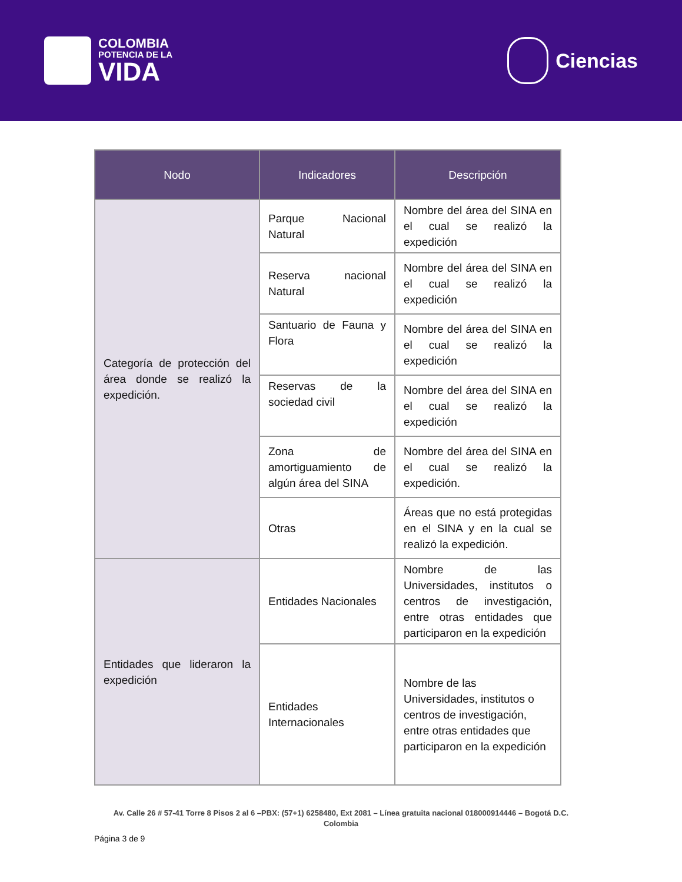COLOMBIA
POTENCIA DE LA
VIDA
Ciencias
| Nodo | Indicadores | Descripción |
| --- | --- | --- |
| Categoría de protección del área donde se realizó la expedición. | Parque Nacional Natural | Nombre del área del SINA en el cual se realizó la expedición |
| | Reserva nacional Natural | Nombre del área del SINA en el cual se realizó la expedición |
| | Santuario de Fauna y Flora | Nombre del área del SINA en el cual se realizó la expedición |
| | Reservas de la sociedad civil | Nombre del área del SINA en el cual se realizó la expedición |
| | Zona de amortiguamiento de algún área del SINA | Nombre del área del SINA en el cual se realizó la expedición. |
| | Otras | Áreas que no está protegidas en el SINA y en la cual se realizó la expedición. |
| Entidades que lideraron la expedición | Entidades Nacionales | Nombre de las Universidades, institutos o centros de investigación, entre otras entidades que participaron en la expedición |
| | Entidades Internacionales | Nombre de las Universidades, institutos o centros de investigación, entre otras entidades que participaron en la expedición |
Av. Calle 26 # 57-41 Torre 8 Pisos 2 al 6 –PBX: (57+1) 6258480, Ext 2081 – Línea gratuita nacional 018000914446 – Bogotá D.C.
Colombia
Página 3 de 9